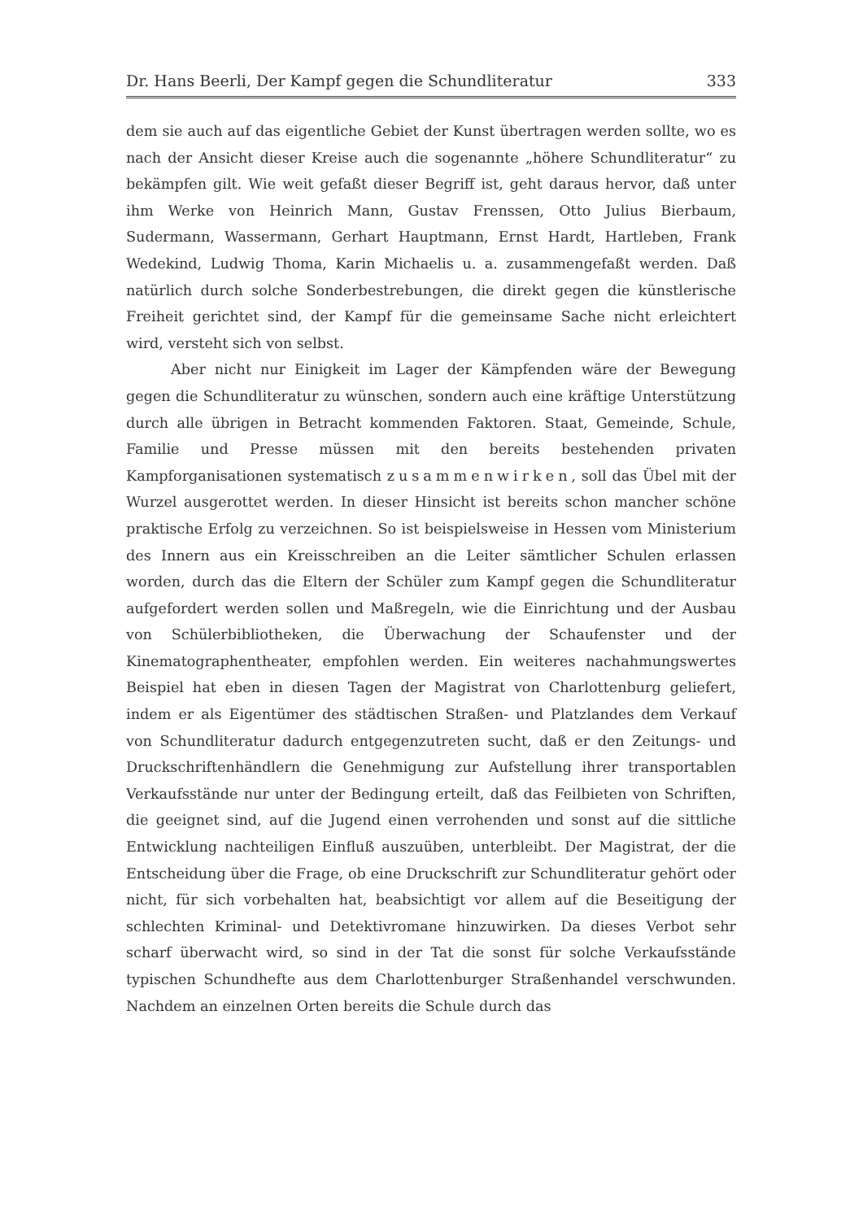Dr. Hans Beerli, Der Kampf gegen die Schundliteratur 333
dem sie auch auf das eigentliche Gebiet der Kunst übertragen werden sollte, wo es nach der Ansicht dieser Kreise auch die sogenannte „höhere Schundliteratur“ zu bekämpfen gilt. Wie weit gefaßt dieser Begriff ist, geht daraus hervor, daß unter ihm Werke von Heinrich Mann, Gustav Frenssen, Otto Julius Bierbaum, Sudermann, Wassermann, Gerhart Hauptmann, Ernst Hardt, Hartleben, Frank Wedekind, Ludwig Thoma, Karin Michaelis u. a. zusammengefaßt werden. Daß natürlich durch solche Sonderbestrebungen, die direkt gegen die künstlerische Freiheit gerichtet sind, der Kampf für die gemeinsame Sache nicht erleichtert wird, versteht sich von selbst.
Aber nicht nur Einigkeit im Lager der Kämpfenden wäre der Bewegung gegen die Schundliteratur zu wünschen, sondern auch eine kräftige Unterstützung durch alle übrigen in Betracht kommenden Faktoren. Staat, Gemeinde, Schule, Familie und Presse müssen mit den bereits bestehenden privaten Kampforganisationen systematisch zusammenwirken, soll das Übel mit der Wurzel ausgerottet werden. In dieser Hinsicht ist bereits schon mancher schöne praktische Erfolg zu verzeichnen. So ist beispielsweise in Hessen vom Ministerium des Innern aus ein Kreisschreiben an die Leiter sämtlicher Schulen erlassen worden, durch das die Eltern der Schüler zum Kampf gegen die Schundliteratur aufgefordert werden sollen und Maßregeln, wie die Einrichtung und der Ausbau von Schülerbibliotheken, die Überwachung der Schaufenster und der Kinematographentheater, empfohlen werden. Ein weiteres nachahmungswertes Beispiel hat eben in diesen Tagen der Magistrat von Charlottenburg geliefert, indem er als Eigentümer des städtischen Straßen- und Platzlandes dem Verkauf von Schundliteratur dadurch entgegenzutreten sucht, daß er den Zeitungs- und Druckschriftenhändlern die Genehmigung zur Aufstellung ihrer transportablen Verkaufsstände nur unter der Bedingung erteilt, daß das Feilbieten von Schriften, die geeignet sind, auf die Jugend einen verrohenden und sonst auf die sittliche Entwicklung nachteiligen Einfluß auszuüben, unterbleibt. Der Magistrat, der die Entscheidung über die Frage, ob eine Druckschrift zur Schundliteratur gehört oder nicht, für sich vorbehalten hat, beabsichtigt vor allem auf die Beseitigung der schlechten Kriminal- und Detektivromane hinzuwirken. Da dieses Verbot sehr scharf überwacht wird, so sind in der Tat die sonst für solche Verkaufsstände typischen Schundhefte aus dem Charlottenburger Straßenhandel verschwunden. Nachdem an einzelnen Orten bereits die Schule durch das